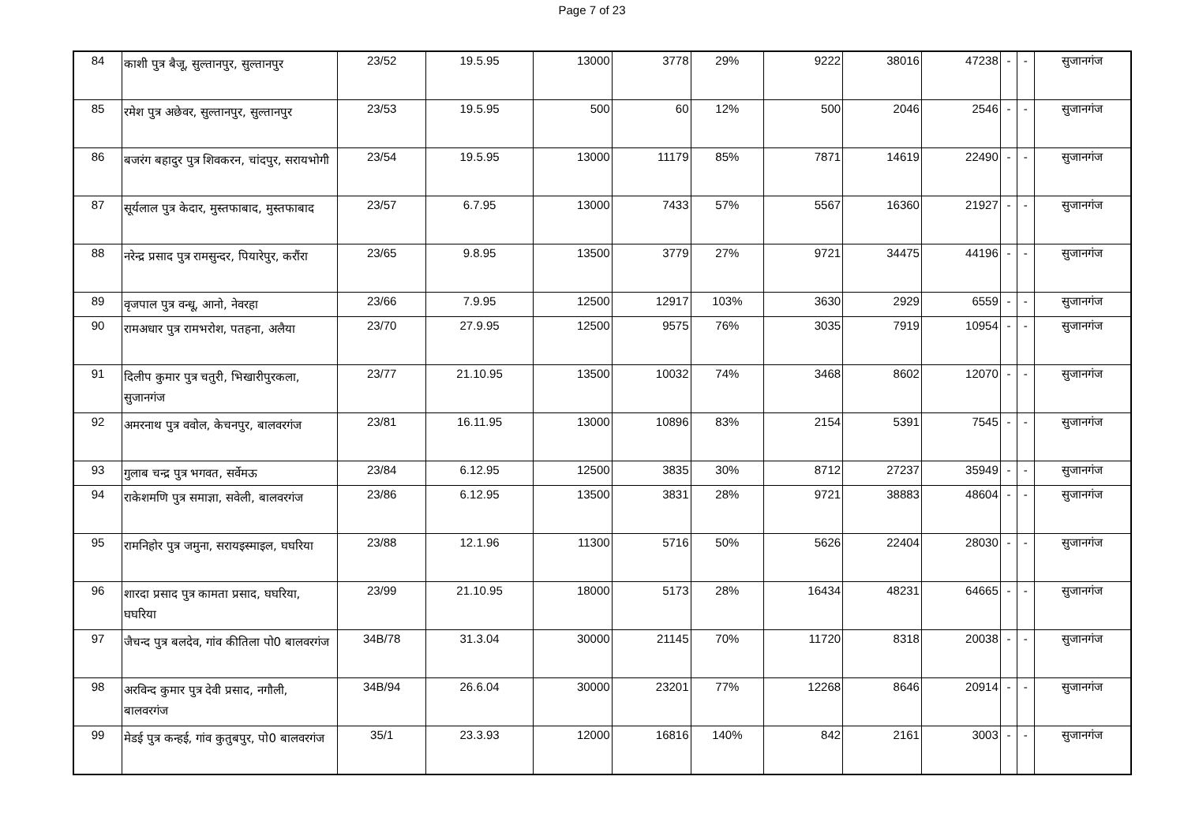Page 7 of 23
| 84 | काशी पुत्र बैजू, सुल्तानपुर, सुल्तानपुर | 23/52 | 19.5.95 | 13000 | 3778 | 29% | 9222 | 38016 | 47238 | - | - | सुजानगंज |
| 85 | रमेश पुत्र अछेवर, सुल्तानपुर, सुल्तानपुर | 23/53 | 19.5.95 | 500 | 60 | 12% | 500 | 2046 | 2546 | - | - | सुजानगंज |
| 86 | बजरंग बहादुर पुत्र शिवकरन, चांदपुर, सरायभोगी | 23/54 | 19.5.95 | 13000 | 11179 | 85% | 7871 | 14619 | 22490 | - | - | सुजानगंज |
| 87 | सूर्यलाल पुत्र केदार, मुस्तफाबाद, मुस्तफाबाद | 23/57 | 6.7.95 | 13000 | 7433 | 57% | 5567 | 16360 | 21927 | - | - | सुजानगंज |
| 88 | नरेन्द्र प्रसाद पुत्र रामसुन्दर, पियारेपुर, करौंरा | 23/65 | 9.8.95 | 13500 | 3779 | 27% | 9721 | 34475 | 44196 | - | - | सुजानगंज |
| 89 | वृजपाल पुत्र वन्धू, आनो, नेवरहा | 23/66 | 7.9.95 | 12500 | 12917 | 103% | 3630 | 2929 | 6559 | - | - | सुजानगंज |
| 90 | रामअधार पुत्र रामभरोश, पतहना, अलैया | 23/70 | 27.9.95 | 12500 | 9575 | 76% | 3035 | 7919 | 10954 | - | - | सुजानगंज |
| 91 | दिलीप कुमार पुत्र चतुरी, भिखारीपुरकला, सुजानगंज | 23/77 | 21.10.95 | 13500 | 10032 | 74% | 3468 | 8602 | 12070 | - | - | सुजानगंज |
| 92 | अमरनाथ पुत्र ववोल, केचनपुर, बालवरगंज | 23/81 | 16.11.95 | 13000 | 10896 | 83% | 2154 | 5391 | 7545 | - | - | सुजानगंज |
| 93 | गुलाब चन्द्र पुत्र भगवत, सर्वेमऊ | 23/84 | 6.12.95 | 12500 | 3835 | 30% | 8712 | 27237 | 35949 | - | - | सुजानगंज |
| 94 | राकेशमणि पुत्र समाज्ञा, सवेली, बालवरगंज | 23/86 | 6.12.95 | 13500 | 3831 | 28% | 9721 | 38883 | 48604 | - | - | सुजानगंज |
| 95 | रामनिहोर पुत्र जमुना, सरायइस्माइल, घघरिया | 23/88 | 12.1.96 | 11300 | 5716 | 50% | 5626 | 22404 | 28030 | - | - | सुजानगंज |
| 96 | शारदा प्रसाद पुत्र कामता प्रसाद, घघरिया, घघरिया | 23/99 | 21.10.95 | 18000 | 5173 | 28% | 16434 | 48231 | 64665 | - | - | सुजानगंज |
| 97 | जैचन्द पुत्र बलदेव, गांव कीतिला पो0 बालवरगंज | 34B/78 | 31.3.04 | 30000 | 21145 | 70% | 11720 | 8318 | 20038 | - | - | सुजानगंज |
| 98 | अरविन्द कुमार पुत्र देवी प्रसाद, नगौली, बालवरगंज | 34B/94 | 26.6.04 | 30000 | 23201 | 77% | 12268 | 8646 | 20914 | - | - | सुजानगंज |
| 99 | मेडई पुत्र कन्हई, गांव कुतुबपुर, पो0 बालवरगंज | 35/1 | 23.3.93 | 12000 | 16816 | 140% | 842 | 2161 | 3003 | - | - | सुजानगंज |